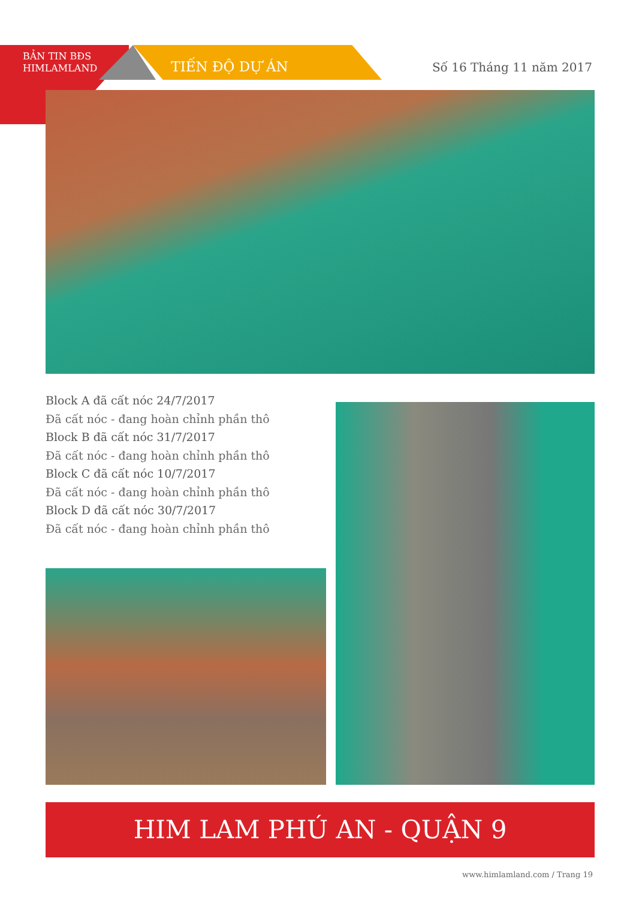BẢN TIN BĐS
HIMLAMLAND
TIẾN ĐỘ DỰ ÁN
Số 16 Tháng 11 năm 2017
Block A đã cất nóc 24/7/2017
Đã cất nóc - đang hoàn chỉnh phần thô
Block B đã cất nóc 31/7/2017
Đã cất nóc - đang hoàn chỉnh phần thô
Block C đã cất nóc 10/7/2017
Đã cất nóc - đang hoàn chỉnh phần thô
Block D đã cất nóc 30/7/2017
Đã cất nóc - đang hoàn chỉnh phần thô
HIM LAM PHÚ AN - QUẬN 9
www.himlamland.com / Trang 19